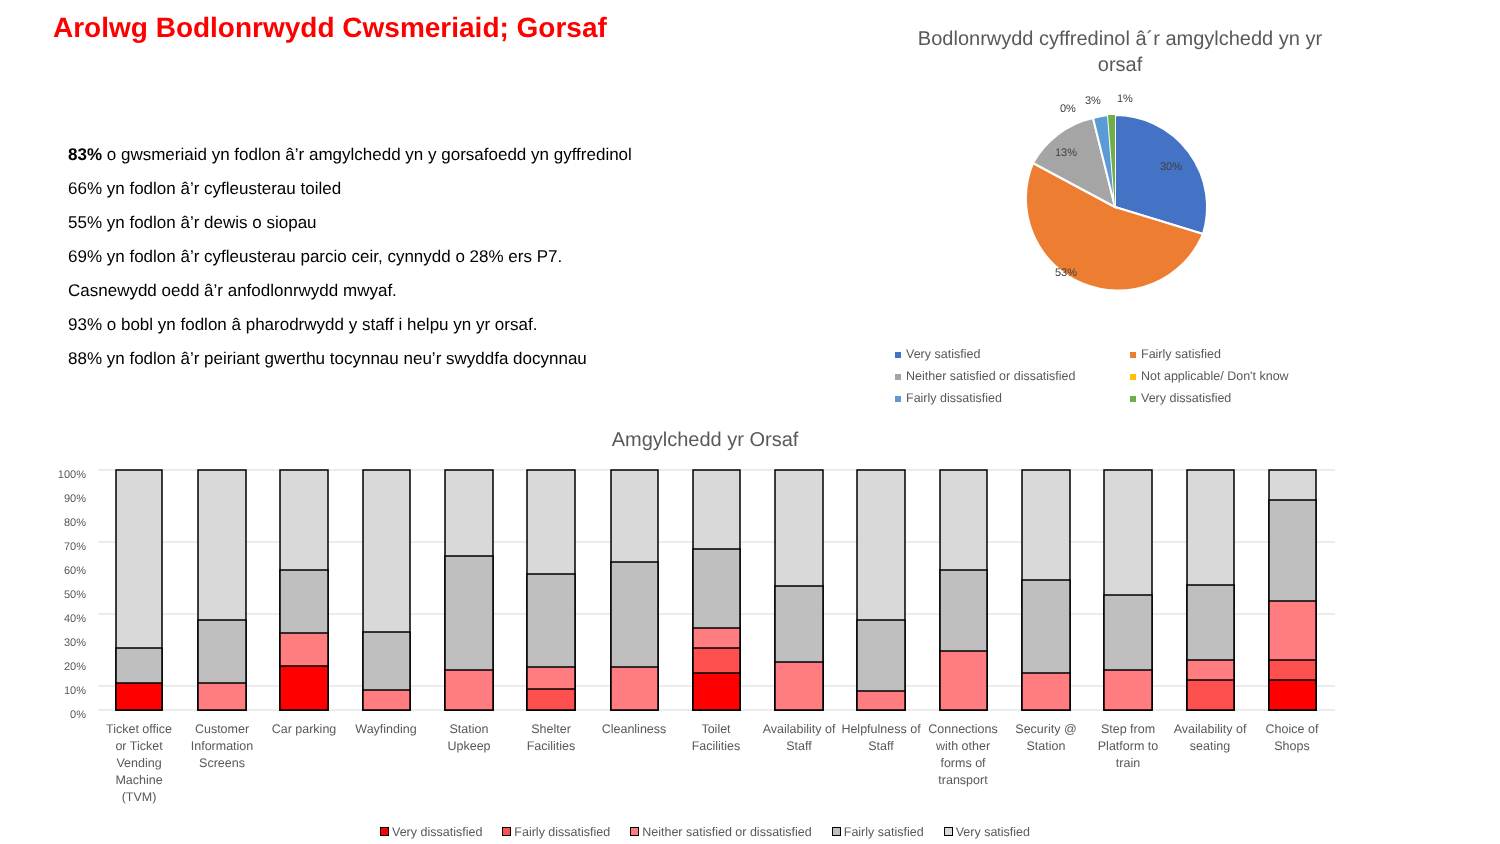Arolwg Bodlonrwydd Cwsmeriaid; Gorsaf
83% o gwsmeriaid yn fodlon â’r amgylchedd yn y gorsafoedd yn gyffredinol
66% yn fodlon â’r cyfleusterau toiled
55% yn fodlon â’r dewis o siopau
69% yn fodlon â’r cyfleusterau parcio ceir, cynnydd o 28% ers P7.
Casnewydd oedd â’r anfodlonrwydd mwyaf.
93% o bobl yn fodlon â pharodrwydd y staff i helpu yn yr orsaf.
88% yn fodlon â’r peiriant gwerthu tocynnau neu’r swyddfa docynnau
Bodlonrwydd cyffredinol â´r amgylchedd yn yr orsaf
30%
53%
13%
0%
3%
1%
100%
90%
80%
70%
60%
50%
40%
30%
20%
10%
0%
Ticket office
or Ticket
Vending
Machine
(TVM)
Customer
Information
Screens
Car parking
Wayfinding
Station
Upkeep
Shelter
Facilities
Cleanliness
Toilet
Facilities
Availability of
Staff
Helpfulness of
Staff
Connections
with other
forms of
transport
Security @
Station
Step from
Platform to
train
Availability of
seating
Choice of
Shops
Very satisfied
Fairly satisfied
Neither satisfied or dissatisfied
Not applicable/ Don't know
Fairly dissatisfied
Very dissatisfied
Amgylchedd yr Orsaf
Very dissatisfied Fairly dissatisfied Neither satisfied or dissatisfied Fairly satisfied Very satisfied